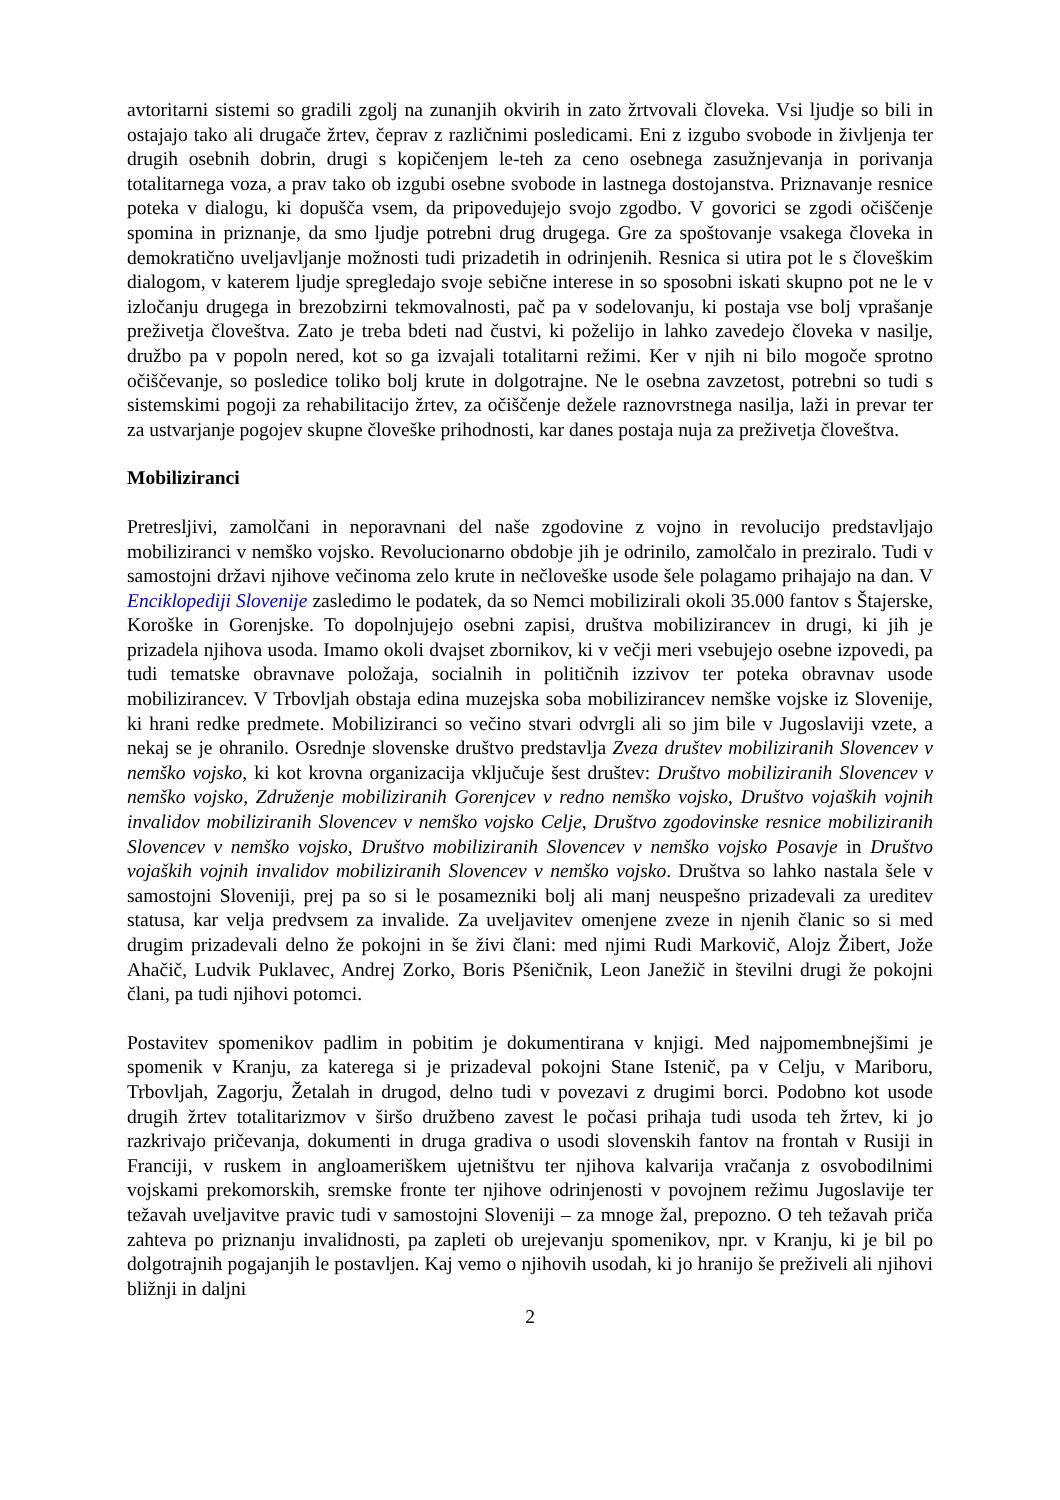avtoritarni sistemi so gradili zgolj na zunanjih okvirih in zato žrtvovali človeka. Vsi ljudje so bili in ostajajo tako ali drugače žrtev, čeprav z različnimi posledicami. Eni z izgubo svobode in življenja ter drugih osebnih dobrin, drugi s kopičenjem le-teh za ceno osebnega zasužnjevanja in porivanja totalitarnega voza, a prav tako ob izgubi osebne svobode in lastnega dostojanstva. Priznavanje resnice poteka v dialogu, ki dopušča vsem, da pripovedujejo svojo zgodbo. V govorici se zgodi očiščenje spomina in priznanje, da smo ljudje potrebni drug drugega. Gre za spoštovanje vsakega človeka in demokratično uveljavljanje možnosti tudi prizadetih in odrinjenih. Resnica si utira pot le s človeškim dialogom, v katerem ljudje spregledajo svoje sebične interese in so sposobni iskati skupno pot ne le v izločanju drugega in brezobzirni tekmovalnosti, pač pa v sodelovanju, ki postaja vse bolj vprašanje preživetja človeštva. Zato je treba bdeti nad čustvi, ki poželijo in lahko zavedejo človeka v nasilje, družbo pa v popoln nered, kot so ga izvajali totalitarni režimi. Ker v njih ni bilo mogoče sprotno očiščevanje, so posledice toliko bolj krute in dolgotrajne. Ne le osebna zavzetost, potrebni so tudi s sistemskimi pogoji za rehabilitacijo žrtev, za očiščenje dežele raznovrstnega nasilja, laži in prevar ter za ustvarjanje pogojev skupne človeške prihodnosti, kar danes postaja nuja za preživetja človeštva.
Mobiliziranci
Pretresljivi, zamolčani in neporavnani del naše zgodovine z vojno in revolucijo predstavljajo mobiliziranci v nemško vojsko. Revolucionarno obdobje jih je odrinilo, zamolčalo in preziralo. Tudi v samostojni državi njihove večinoma zelo krute in nečloveške usode šele polagamo prihajajo na dan. V Enciklopediji Slovenije zasledimo le podatek, da so Nemci mobilizirali okoli 35.000 fantov s Štajerske, Koroške in Gorenjske. To dopolnjujejo osebni zapisi, društva mobilizirancev in drugi, ki jih je prizadela njihova usoda. Imamo okoli dvajset zbornikov, ki v večji meri vsebujejo osebne izpovedi, pa tudi tematske obravnave položaja, socialnih in političnih izzivov ter poteka obravnav usode mobilizirancev. V Trbovljah obstaja edina muzejska soba mobilizirancev nemške vojske iz Slovenije, ki hrani redke predmete. Mobiliziranci so večino stvari odvrgli ali so jim bile v Jugoslaviji vzete, a nekaj se je ohranilo. Osrednje slovenske društvo predstavlja Zveza društev mobiliziranih Slovencev v nemško vojsko, ki kot krovna organizacija vključuje šest društev: Društvo mobiliziranih Slovencev v nemško vojsko, Združenje mobiliziranih Gorenjcev v redno nemško vojsko, Društvo vojaških vojnih invalidov mobiliziranih Slovencev v nemško vojsko Celje, Društvo zgodovinske resnice mobiliziranih Slovencev v nemško vojsko, Društvo mobiliziranih Slovencev v nemško vojsko Posavje in Društvo vojaških vojnih invalidov mobiliziranih Slovencev v nemško vojsko. Društva so lahko nastala šele v samostojni Sloveniji, prej pa so si le posamezniki bolj ali manj neuspešno prizadevali za ureditev statusa, kar velja predvsem za invalide. Za uveljavitev omenjene zveze in njenih članic so si med drugim prizadevali delno že pokojni in še živi člani: med njimi Rudi Markovič, Alojz Žibert, Jože Ahačič, Ludvik Puklavec, Andrej Zorko, Boris Pšeničnik, Leon Janežič in številni drugi že pokojni člani, pa tudi njihovi potomci.
Postavitev spomenikov padlim in pobitim je dokumentirana v knjigi. Med najpomembnejšimi je spomenik v Kranju, za katerega si je prizadeval pokojni Stane Istenič, pa v Celju, v Mariboru, Trbovljah, Zagorju, Žetalah in drugod, delno tudi v povezavi z drugimi borci. Podobno kot usode drugih žrtev totalitarizmov v širšo družbeno zavest le počasi prihaja tudi usoda teh žrtev, ki jo razkrivajo pričevanja, dokumenti in druga gradiva o usodi slovenskih fantov na frontah v Rusiji in Franciji, v ruskem in angloameriškem ujetništvu ter njihova kalvarija vračanja z osvobodilnimi vojskami prekomorskih, sremske fronte ter njihove odrinjenosti v povojnem režimu Jugoslavije ter težavah uveljavitve pravic tudi v samostojni Sloveniji – za mnoge žal, prepozno. O teh težavah priča zahteva po priznanju invalidnosti, pa zapleti ob urejevanju spomenikov, npr. v Kranju, ki je bil po dolgotrajnih pogajanjih le postavljen. Kaj vemo o njihovih usodah, ki jo hranijo še preživeli ali njihovi bližnji in daljni
2